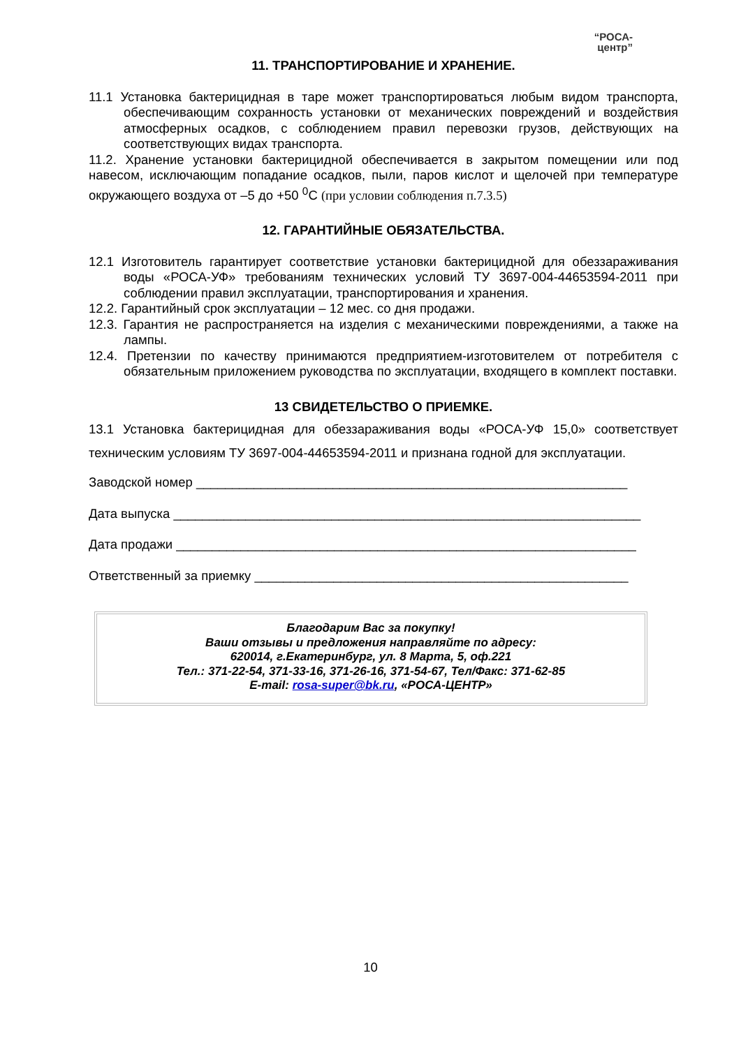“РОСА-
центр”
11. ТРАНСПОРТИРОВАНИЕ И ХРАНЕНИЕ.
11.1 Установка бактерицидная в таре может транспортироваться любым видом транспорта, обеспечивающим сохранность установки от механических повреждений и воздействия атмосферных осадков, с соблюдением правил перевозки грузов, действующих на соответствующих видах транспорта.
11.2. Хранение установки бактерицидной обеспечивается в закрытом помещении или под навесом, исключающим попадание осадков, пыли, паров кислот и щелочей при температуре окружающего воздуха от –5 до +50 <sup>0</sup>С (при условии соблюдения п.7.3.5)
12. ГАРАНТИЙНЫЕ ОБЯЗАТЕЛЬСТВА.
12.1 Изготовитель гарантирует соответствие установки бактерицидной для обеззараживания воды «РОСА-УФ» требованиям технических условий ТУ 3697-004-44653594-2011 при соблюдении правил эксплуатации, транспортирования и хранения.
12.2. Гарантийный срок эксплуатации – 12 мес. со дня продажи.
12.3. Гарантия не распространяется на изделия с механическими повреждениями, а также на лампы.
12.4. Претензии по качеству принимаются предприятием-изготовителем от потребителя с обязательным приложением руководства по эксплуатации, входящего в комплект поставки.
13 СВИДЕТЕЛЬСТВО О ПРИЕМКЕ.
13.1 Установка бактерицидная для обеззараживания воды «РОСА-УФ 15,0» соответствует техническим условиям ТУ 3697-004-44653594-2011 и признана годной для эксплуатации.
Заводской номер ____________________________________________________________
Дата выпуска _________________________________________________________________
Дата продажи ________________________________________________________________
Ответственный за приемку ____________________________________________________
Благодарим Вас за покупку!
Ваши отзывы и предложения направляйте по адресу:
620014, г.Екатеринбург, ул. 8 Марта, 5, оф.221
Тел.: 371-22-54, 371-33-16, 371-26-16, 371-54-67, Тел/Факс: 371-62-85
E-mail: rosa-super@bk.ru, «РОСА-ЦЕНТР»
10